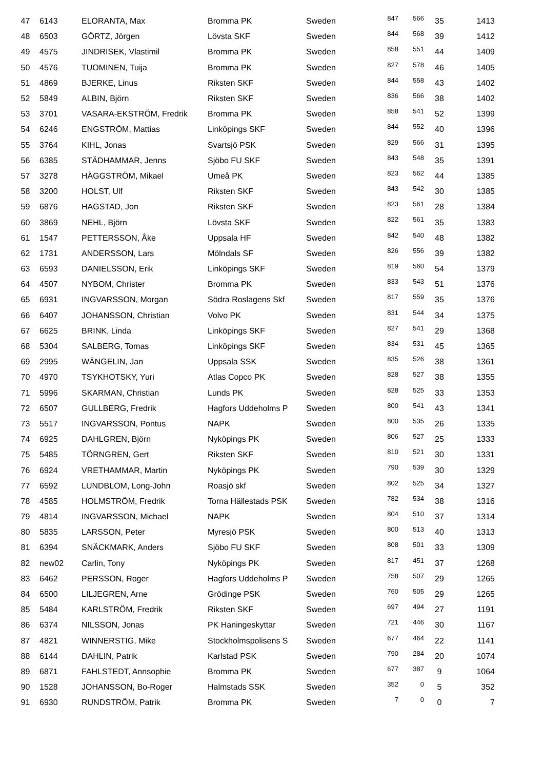| 47 | 6143 | ELORANTA, Max | Bromma PK | Sweden | 847 | 566 | 35 | 1413 |
| 48 | 6503 | GÖRTZ, Jörgen | Lövsta SKF | Sweden | 844 | 568 | 39 | 1412 |
| 49 | 4575 | JINDRISEK, Vlastimil | Bromma PK | Sweden | 858 | 551 | 44 | 1409 |
| 50 | 4576 | TUOMINEN, Tuija | Bromma PK | Sweden | 827 | 578 | 46 | 1405 |
| 51 | 4869 | BJERKE, Linus | Riksten SKF | Sweden | 844 | 558 | 43 | 1402 |
| 52 | 5849 | ALBIN, Björn | Riksten SKF | Sweden | 836 | 566 | 38 | 1402 |
| 53 | 3701 | VASARA-EKSTRÖM, Fredrik | Bromma PK | Sweden | 858 | 541 | 52 | 1399 |
| 54 | 6246 | ENGSTRÖM, Mattias | Linköpings SKF | Sweden | 844 | 552 | 40 | 1396 |
| 55 | 3764 | KIHL, Jonas | Svartsjö PSK | Sweden | 829 | 566 | 31 | 1395 |
| 56 | 6385 | STÄDHAMMAR, Jenns | Sjöbo FU SKF | Sweden | 843 | 548 | 35 | 1391 |
| 57 | 3278 | HÄGGSTRÖM, Mikael | Umeå PK | Sweden | 823 | 562 | 44 | 1385 |
| 58 | 3200 | HOLST, Ulf | Riksten SKF | Sweden | 843 | 542 | 30 | 1385 |
| 59 | 6876 | HAGSTAD, Jon | Riksten SKF | Sweden | 823 | 561 | 28 | 1384 |
| 60 | 3869 | NEHL, Björn | Lövsta SKF | Sweden | 822 | 561 | 35 | 1383 |
| 61 | 1547 | PETTERSSON, Åke | Uppsala HF | Sweden | 842 | 540 | 48 | 1382 |
| 62 | 1731 | ANDERSSON, Lars | Mölndals SF | Sweden | 826 | 556 | 39 | 1382 |
| 63 | 6593 | DANIELSSON, Erik | Linköpings SKF | Sweden | 819 | 560 | 54 | 1379 |
| 64 | 4507 | NYBOM, Christer | Bromma PK | Sweden | 833 | 543 | 51 | 1376 |
| 65 | 6931 | INGVARSSON, Morgan | Södra Roslagens Skf | Sweden | 817 | 559 | 35 | 1376 |
| 66 | 6407 | JOHANSSON, Christian | Volvo PK | Sweden | 831 | 544 | 34 | 1375 |
| 67 | 6625 | BRINK, Linda | Linköpings SKF | Sweden | 827 | 541 | 29 | 1368 |
| 68 | 5304 | SALBERG, Tomas | Linköpings SKF | Sweden | 834 | 531 | 45 | 1365 |
| 69 | 2995 | WÄNGELIN, Jan | Uppsala SSK | Sweden | 835 | 526 | 38 | 1361 |
| 70 | 4970 | TSYKHOTSKY, Yuri | Atlas Copco PK | Sweden | 828 | 527 | 38 | 1355 |
| 71 | 5996 | SKARMAN, Christian | Lunds PK | Sweden | 828 | 525 | 33 | 1353 |
| 72 | 6507 | GULLBERG, Fredrik | Hagfors Uddeholms P | Sweden | 800 | 541 | 43 | 1341 |
| 73 | 5517 | INGVARSSON, Pontus | NAPK | Sweden | 800 | 535 | 26 | 1335 |
| 74 | 6925 | DAHLGREN, Björn | Nyköpings PK | Sweden | 806 | 527 | 25 | 1333 |
| 75 | 5485 | TÖRNGREN, Gert | Riksten SKF | Sweden | 810 | 521 | 30 | 1331 |
| 76 | 6924 | VRETHAMMAR, Martin | Nyköpings PK | Sweden | 790 | 539 | 30 | 1329 |
| 77 | 6592 | LUNDBLOM, Long-John | Roasjö skf | Sweden | 802 | 525 | 34 | 1327 |
| 78 | 4585 | HOLMSTRÖM, Fredrik | Torna Hällestads PSK | Sweden | 782 | 534 | 38 | 1316 |
| 79 | 4814 | INGVARSSON, Michael | NAPK | Sweden | 804 | 510 | 37 | 1314 |
| 80 | 5835 | LARSSON, Peter | Myresjö PSK | Sweden | 800 | 513 | 40 | 1313 |
| 81 | 6394 | SNÄCKMARK, Anders | Sjöbo FU SKF | Sweden | 808 | 501 | 33 | 1309 |
| 82 | new02 | Carlin, Tony | Nyköpings PK | Sweden | 817 | 451 | 37 | 1268 |
| 83 | 6462 | PERSSON, Roger | Hagfors Uddeholms P | Sweden | 758 | 507 | 29 | 1265 |
| 84 | 6500 | LILJEGREN, Arne | Grödinge PSK | Sweden | 760 | 505 | 29 | 1265 |
| 85 | 5484 | KARLSTRÖM, Fredrik | Riksten SKF | Sweden | 697 | 494 | 27 | 1191 |
| 86 | 6374 | NILSSON, Jonas | PK Haningeskyttar | Sweden | 721 | 446 | 30 | 1167 |
| 87 | 4821 | WINNERSTIG, Mike | Stockholmspolisens S | Sweden | 677 | 464 | 22 | 1141 |
| 88 | 6144 | DAHLIN, Patrik | Karlstad PSK | Sweden | 790 | 284 | 20 | 1074 |
| 89 | 6871 | FAHLSTEDT, Annsophie | Bromma PK | Sweden | 677 | 387 | 9 | 1064 |
| 90 | 1528 | JOHANSSON, Bo-Roger | Halmstads SSK | Sweden | 352 | 0 | 5 | 352 |
| 91 | 6930 | RUNDSTRÖM, Patrik | Bromma PK | Sweden | 7 | 0 | 0 | 7 |